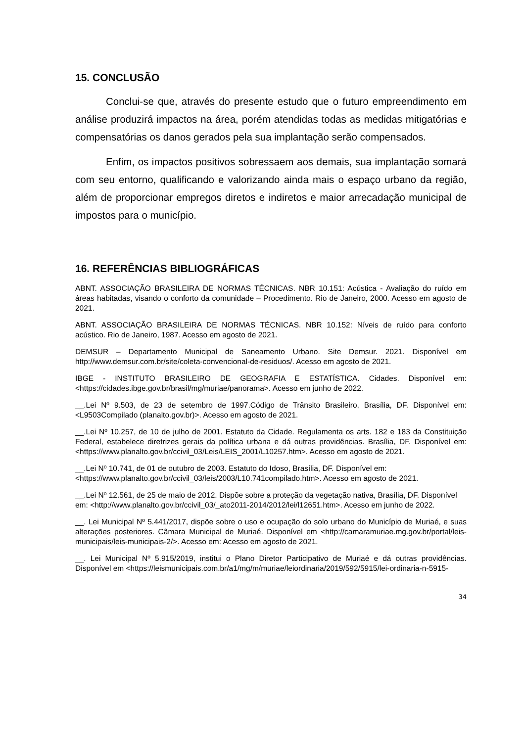15. CONCLUSÃO
Conclui-se que, através do presente estudo que o futuro empreendimento em análise produzirá impactos na área, porém atendidas todas as medidas mitigatórias e compensatórias os danos gerados pela sua implantação serão compensados.
Enfim, os impactos positivos sobressaem aos demais, sua implantação somará com seu entorno, qualificando e valorizando ainda mais o espaço urbano da região, além de proporcionar empregos diretos e indiretos e maior arrecadação municipal de impostos para o município.
16. REFERÊNCIAS BIBLIOGRÁFICAS
ABNT. ASSOCIAÇÃO BRASILEIRA DE NORMAS TÉCNICAS. NBR 10.151: Acústica - Avaliação do ruído em áreas habitadas, visando o conforto da comunidade – Procedimento. Rio de Janeiro, 2000. Acesso em agosto de 2021.
ABNT. ASSOCIAÇÃO BRASILEIRA DE NORMAS TÉCNICAS. NBR 10.152: Níveis de ruído para conforto acústico. Rio de Janeiro, 1987. Acesso em agosto de 2021.
DEMSUR – Departamento Municipal de Saneamento Urbano. Site Demsur. 2021. Disponível em http://www.demsur.com.br/site/coleta-convencional-de-residuos/. Acesso em agosto de 2021.
IBGE - INSTITUTO BRASILEIRO DE GEOGRAFIA E ESTATÍSTICA. Cidades. Disponível em: <https://cidades.ibge.gov.br/brasil/mg/muriae/panorama>. Acesso em junho de 2022.
__.Lei Nº 9.503, de 23 de setembro de 1997.Código de Trânsito Brasileiro, Brasília, DF. Disponível em: <L9503Compilado (planalto.gov.br)>. Acesso em agosto de 2021.
__.Lei Nº 10.257, de 10 de julho de 2001. Estatuto da Cidade. Regulamenta os arts. 182 e 183 da Constituição Federal, estabelece diretrizes gerais da política urbana e dá outras providências. Brasília, DF. Disponível em: <https://www.planalto.gov.br/ccivil_03/Leis/LEIS_2001/L10257.htm>. Acesso em agosto de 2021.
__.Lei Nº 10.741, de 01 de outubro de 2003. Estatuto do Idoso, Brasília, DF. Disponível em: <https://www.planalto.gov.br/ccivil_03/leis/2003/L10.741compilado.htm>. Acesso em agosto de 2021.
__.Lei Nº 12.561, de 25 de maio de 2012. Dispõe sobre a proteção da vegetação nativa, Brasília, DF. Disponível em: <http://www.planalto.gov.br/ccivil_03/_ato2011-2014/2012/lei/l12651.htm>. Acesso em junho de 2022.
__. Lei Municipal Nº 5.441/2017, dispõe sobre o uso e ocupação do solo urbano do Município de Muriaé, e suas alterações posteriores. Câmara Municipal de Muriaé. Disponível em <http://camaramuriae.mg.gov.br/portal/leis-municipais/leis-municipais-2/>. Acesso em: Acesso em agosto de 2021.
__. Lei Municipal Nº 5.915/2019, institui o Plano Diretor Participativo de Muriaé e dá outras providências. Disponível em <https://leismunicipais.com.br/a1/mg/m/muriae/leiordinaria/2019/592/5915/lei-ordinaria-n-5915-
34